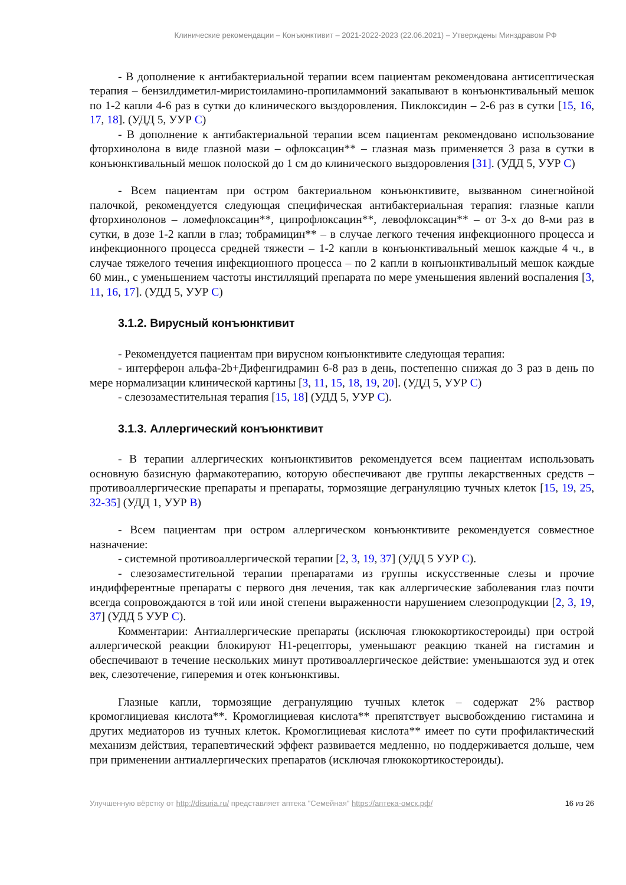Клинические рекомендации – Конъюнктивит – 2021-2022-2023 (22.06.2021) – Утверждены Минздравом РФ
- В дополнение к антибактериальной терапии всем пациентам рекомендована антисептическая терапия – бензилдиметил-миристоиламино-пропиламмоний закапывают в конъюнктивальный мешок по 1-2 капли 4-6 раз в сутки до клинического выздоровления. Пиклоксидин – 2-6 раз в сутки [15, 16, 17, 18]. (УДД 5, УУР С)
- В дополнение к антибактериальной терапии всем пациентам рекомендовано использование фторхинолона в виде глазной мази – офлоксацин** – глазная мазь применяется 3 раза в сутки в конъюнктивальный мешок полоской до 1 см до клинического выздоровления [31]. (УДД 5, УУР С)
- Всем пациентам при остром бактериальном конъюнктивите, вызванном синегнойной палочкой, рекомендуется следующая специфическая антибактериальная терапия: глазные капли фторхинолонов – ломефлоксацин**, ципрофлоксацин**, левофлоксацин** – от 3-х до 8-ми раз в сутки, в дозе 1-2 капли в глаз; тобрамицин** – в случае легкого течения инфекционного процесса и инфекционного процесса средней тяжести – 1-2 капли в конъюнктивальный мешок каждые 4 ч., в случае тяжелого течения инфекционного процесса – по 2 капли в конъюнктивальный мешок каждые 60 мин., с уменьшением частоты инстилляций препарата по мере уменьшения явлений воспаления [3, 11, 16, 17]. (УДД 5, УУР С)
3.1.2. Вирусный конъюнктивит
- Рекомендуется пациентам при вирусном конъюнктивите следующая терапия:
- интерферон альфа-2b+Дифенгидрамин 6-8 раз в день, постепенно снижая до 3 раз в день по мере нормализации клинической картины [3, 11, 15, 18, 19, 20]. (УДД 5, УУР С)
- слезозаместительная терапия [15, 18] (УДД 5, УУР С).
3.1.3. Аллергический конъюнктивит
- В терапии аллергических конъюнктивитов рекомендуется всем пациентам использовать основную базисную фармакотерапию, которую обеспечивают две группы лекарственных средств – противоаллергические препараты и препараты, тормозящие дегрануляцию тучных клеток [15, 19, 25, 32-35] (УДД 1, УУР В)
- Всем пациентам при остром аллергическом конъюнктивите рекомендуется совместное назначение:
- системной противоаллергической терапии [2, 3, 19, 37] (УДД 5 УУР С).
- слезозаместительной терапии препаратами из группы искусственные слезы и прочие индифферентные препараты с первого дня лечения, так как аллергические заболевания глаз почти всегда сопровождаются в той или иной степени выраженности нарушением слезопродукции [2, 3, 19, 37] (УДД 5 УУР С).
Комментарии: Антиаллергические препараты (исключая глюкокортикостероиды) при острой аллергической реакции блокируют Н1-рецепторы, уменьшают реакцию тканей на гистамин и обеспечивают в течение нескольких минут противоаллергическое действие: уменьшаются зуд и отек век, слезотечение, гиперемия и отек конъюнктивы.
Глазные капли, тормозящие дегрануляцию тучных клеток – содержат 2% раствор кромоглициевая кислота**. Кромоглициевая кислота** препятствует высвобождению гистамина и других медиаторов из тучных клеток. Кромоглициевая кислота** имеет по сути профилактический механизм действия, терапевтический эффект развивается медленно, но поддерживается дольше, чем при применении антиаллергических препаратов (исключая глюкокортикостероиды).
Улучшенную вёрстку от http://disuria.ru/ представляет аптека "Семейная" https://аптека-омск.рф/ 16 из 26